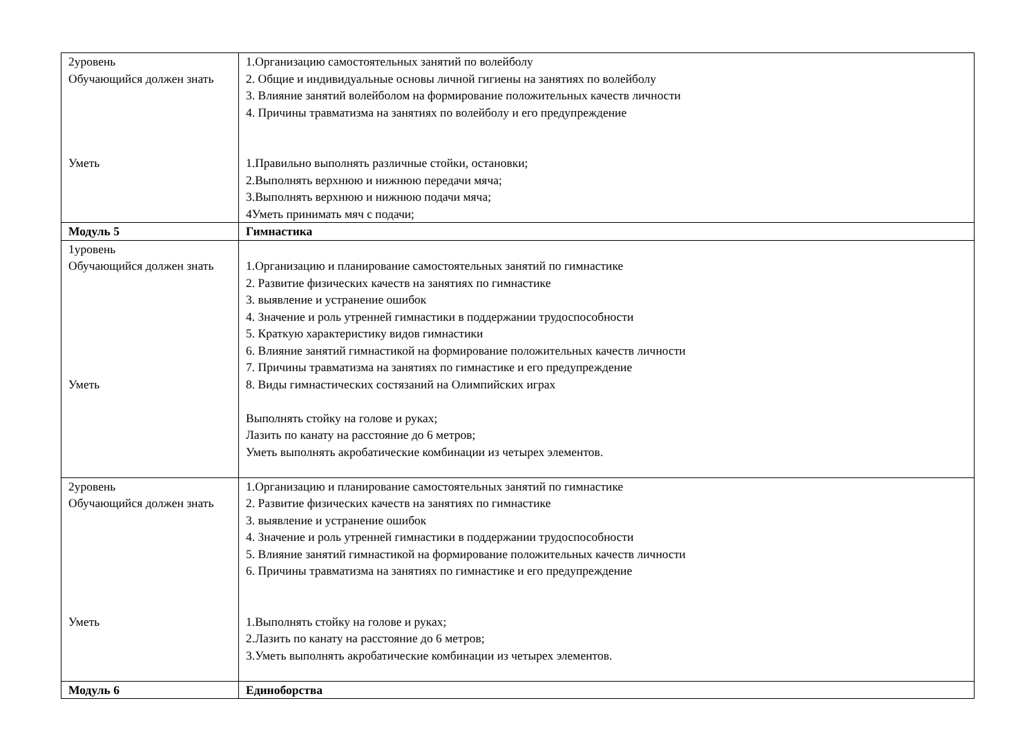| 2уровень Обучающийся должен знать Уметь | 1.Организацию самостоятельных занятий по волейболу 2. Общие и индивидуальные основы личной гигиены на занятиях по волейболу 3. Влияние занятий волейболом на формирование положительных качеств личности 4. Причины травматизма на занятиях по волейболу и его предупреждение 1.Правильно выполнять различные стойки, остановки; 2.Выполнять верхнюю и нижнюю передачи мяча; 3.Выполнять верхнюю и нижнюю подачи мяча; 4Уметь принимать мяч с подачи; |
| Модуль 5 | Гимнастика |
| 1уровень Обучающийся должен знать Уметь | 1.Организацию и планирование самостоятельных занятий по гимнастике 2. Развитие физических качеств на занятиях по гимнастике 3. выявление и устранение ошибок 4. Значение и роль утренней гимнастики в поддержании трудоспособности 5. Краткую характеристику видов гимнастики 6. Влияние занятий гимнастикой на формирование положительных качеств личности 7. Причины травматизма на занятиях по гимнастике и его предупреждение 8. Виды гимнастических состязаний на Олимпийских играх Выполнять стойку на голове и руках; Лазить по канату на расстояние до 6 метров; Уметь выполнять акробатические комбинации из четырех элементов. |
| 2уровень Обучающийся должен знать Уметь | 1.Организацию и планирование самостоятельных занятий по гимнастике 2. Развитие физических качеств на занятиях по гимнастике 3. выявление и устранение ошибок 4. Значение и роль утренней гимнастики в поддержании трудоспособности 5. Влияние занятий гимнастикой на формирование положительных качеств личности 6. Причины травматизма на занятиях по гимнастике и его предупреждение 1.Выполнять стойку на голове и руках; 2.Лазить по канату на расстояние до 6 метров; 3.Уметь выполнять акробатические комбинации из четырех элементов. |
| Модуль 6 | Единоборства |